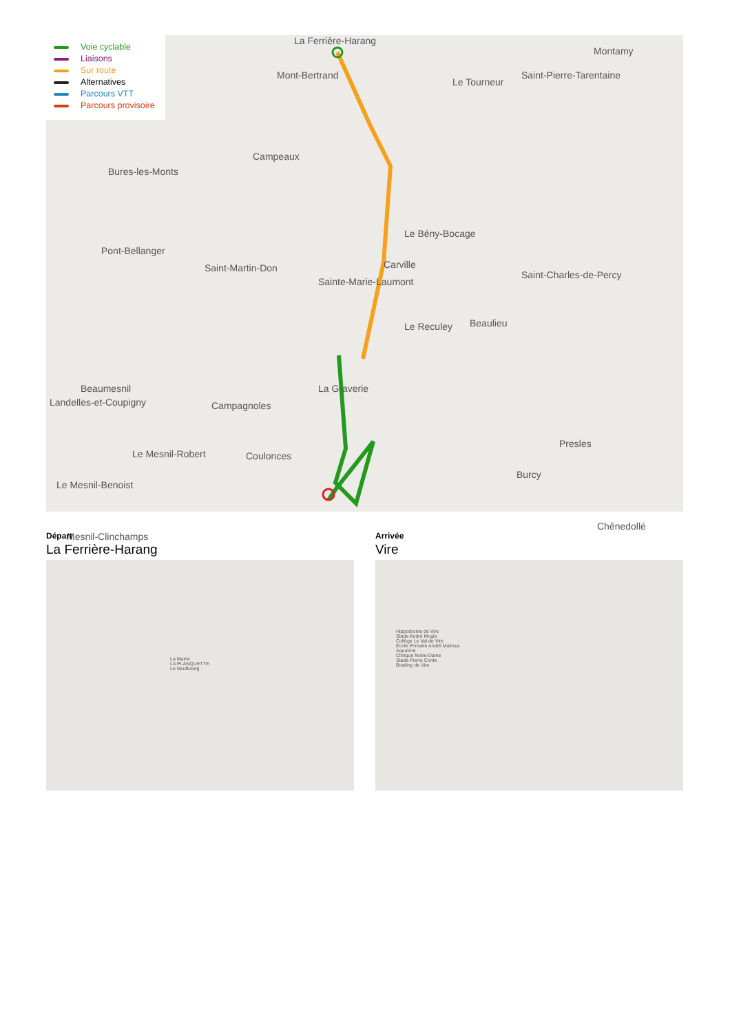La Ferrière-Harang
Mont-Bertrand
Le Tourneur
Montamy
Saint-Pierre-Tarentaine
Campeaux
Bures-les-Monts
Le Bény-Bocage
Pont-Bellanger
Saint-Martin-Don Carville
Sainte-Marie-Laumont
Saint-Charles-de-Percy
Le Reculey Beaulieu
Beaumesnil La Graverie
Landelles-et-Coupigny Campagnoles
Le Mesnil-Robert Coulonces
Presles
Burcy
Le Mesnil-Benoist
Chênedollé
Mesnil-Clinchamps
Voie cyclable
Liaisons
Sur route
Alternatives
Parcours VTT
Parcours provisoire
Départ
La Ferrière-Harang
La Mairie
LA PLANQUETTE
Le Neufbourg
Arrivée
Vire
Hippodrome de Vire
Stade André Mogis
Collège Le Val de Vire
École Primaire André Malraux
AquaVire
Clinique Notre-Dame
Stade Pierre Conte
Bowling de Vire